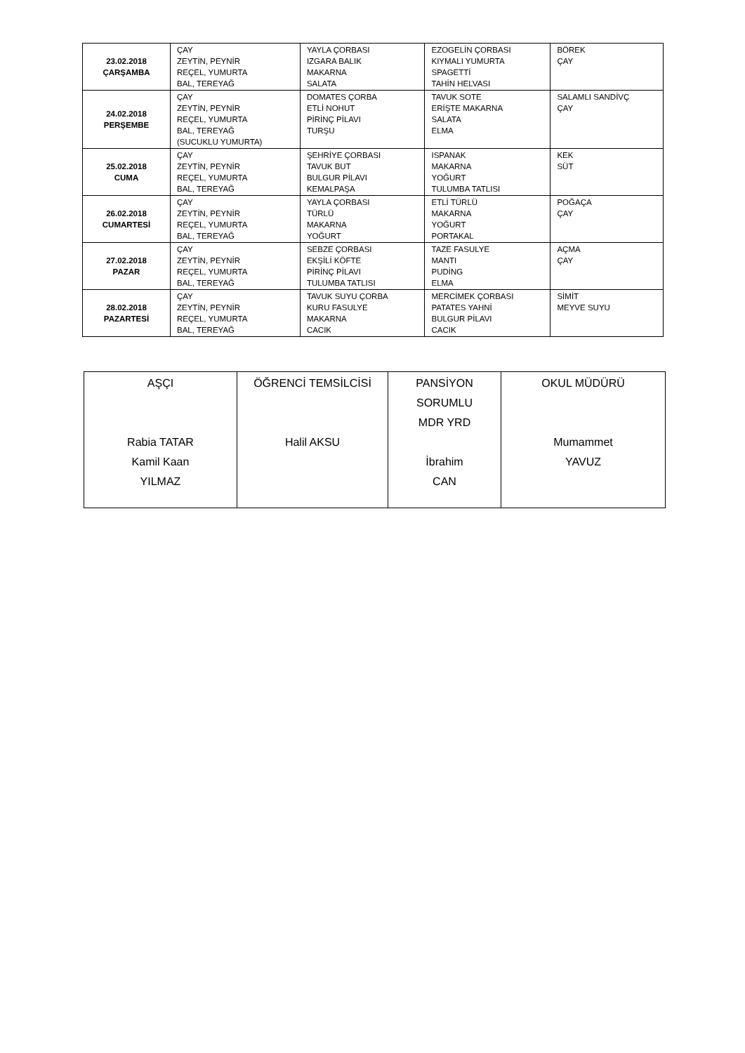| 23.02.2018 ÇARŞAMBA | ÇAY ZEYTİN, PEYNİR REÇEL, YUMURTA BAL, TEREYAĞ | YAYLA ÇORBASI IZGARA BALIK MAKARNA SALATA | EZOGELİN ÇORBASI KIYMALI YUMURTA SPAGETTİ TAHİN HELVASI | BÖREK ÇAY |
| 24.02.2018 PERŞEMBE | ÇAY ZEYTİN, PEYNİR REÇEL, YUMURTA BAL, TEREYAĞ (SUCUKLU YUMURTA) | DOMATES ÇORBA ETLİ NOHUT PİRİNÇ PİLAVI TURŞU | TAVUK SOTE ERİŞTE MAKARNA SALATA ELMA | SALAMLI SANDİVÇ ÇAY |
| 25.02.2018 CUMA | ÇAY ZEYTİN, PEYNİR REÇEL, YUMURTA BAL, TEREYAĞ | ŞEHRİYE ÇORBASI TAVUK BUT BULGUR PİLAVI KEMALPAŞA | ISPANAK MAKARNA YOĞURT TULUMBA TATLISI | KEK SÜT |
| 26.02.2018 CUMARTESİ | ÇAY ZEYTİN, PEYNİR REÇEL, YUMURTA BAL, TEREYAĞ | YAYLA ÇORBASI TÜRLÜ MAKARNA YOĞURT | ETLİ TÜRLÜ MAKARNA YOĞURT PORTAKAL | POĞAÇA ÇAY |
| 27.02.2018 PAZAR | ÇAY ZEYTİN, PEYNİR REÇEL, YUMURTA BAL, TEREYAĞ | SEBZE ÇORBASI EKŞİLİ KÖFTE PİRİNÇ PİLAVI TULUMBA TATLISI | TAZE FASULYE MANTI PUDİNG ELMA | AÇMA ÇAY |
| 28.02.2018 PAZARTESİ | ÇAY ZEYTİN, PEYNİR REÇEL, YUMURTA BAL, TEREYAĞ | TAVUK SUYU ÇORBA KURU FASULYE MAKARNA CACIK | MERCİMEK ÇORBASI PATATES YAHNİ BULGUR PİLAVI CACIK | SİMİT MEYVE SUYU |
| AŞÇI Rabia TATAR Kamil Kaan YILMAZ | ÖĞRENCİ TEMSİLCİSİ Halil AKSU | PANSİYON SORUMLU MDR YRD İbrahim CAN | OKUL MÜDÜRÜ Mumammet YAVUZ |